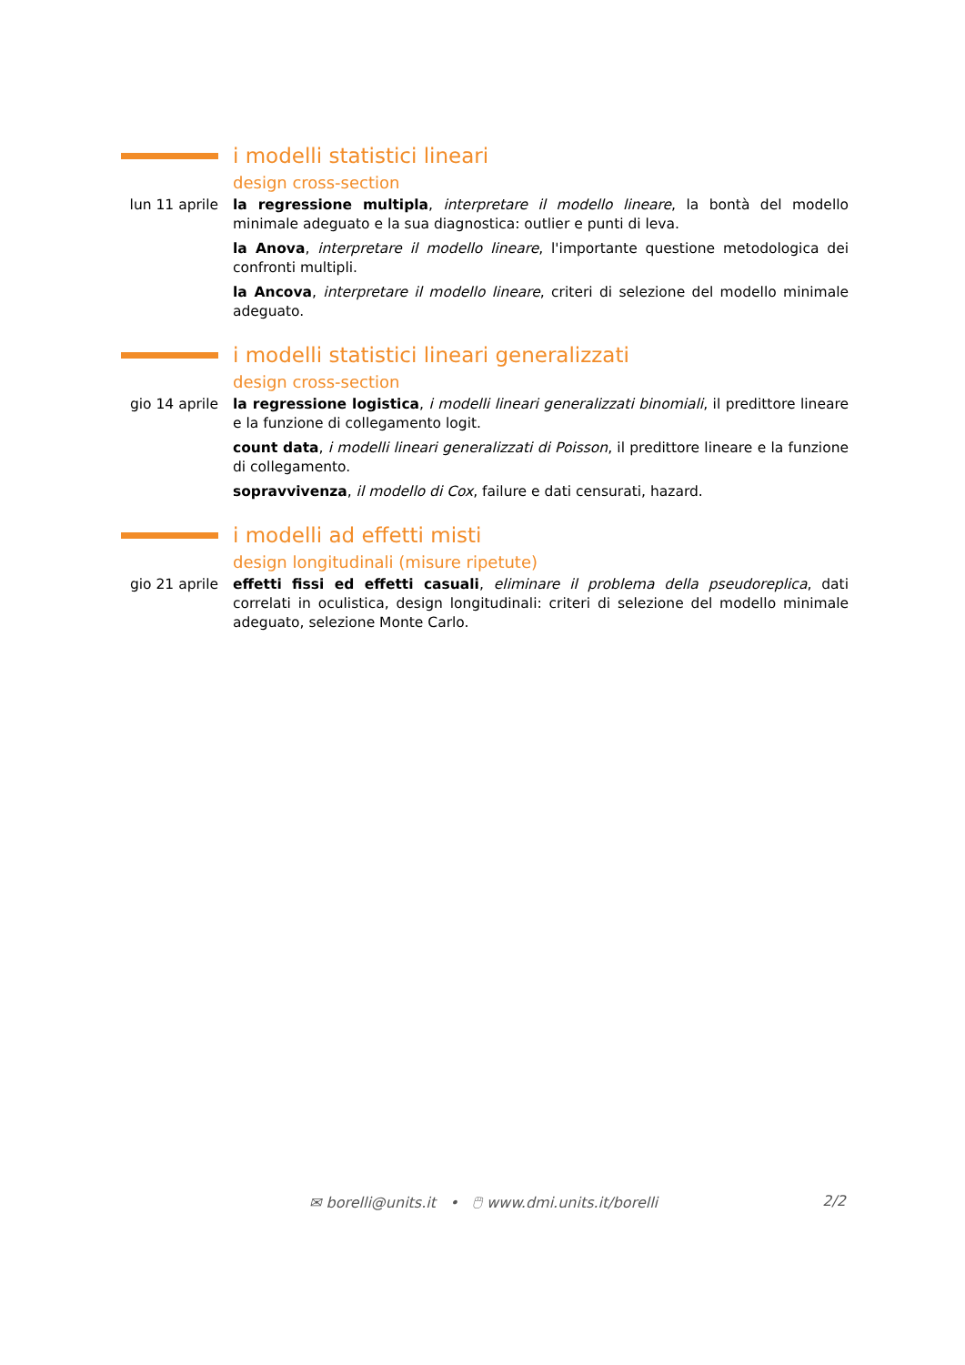i modelli statistici lineari
design cross-section
lun 11 aprile
la regressione multipla, interpretare il modello lineare, la bontà del modello minimale adeguato e la sua diagnostica: outlier e punti di leva.
la Anova, interpretare il modello lineare, l'importante questione metodologica dei confronti multipli.
la Ancova, interpretare il modello lineare, criteri di selezione del modello minimale adeguato.
i modelli statistici lineari generalizzati
design cross-section
gio 14 aprile
la regressione logistica, i modelli lineari generalizzati binomiali, il predittore lineare e la funzione di collegamento logit.
count data, i modelli lineari generalizzati di Poisson, il predittore lineare e la funzione di collegamento.
sopravvivenza, il modello di Cox, failure e dati censurati, hazard.
i modelli ad effetti misti
design longitudinali (misure ripetute)
gio 21 aprile
effetti fissi ed effetti casuali, eliminare il problema della pseudoreplica, dati correlati in oculistica, design longitudinali: criteri di selezione del modello minimale adeguato, selezione Monte Carlo.
✉ borelli@units.it • 🖱 www.dmi.units.it/borelli 2/2